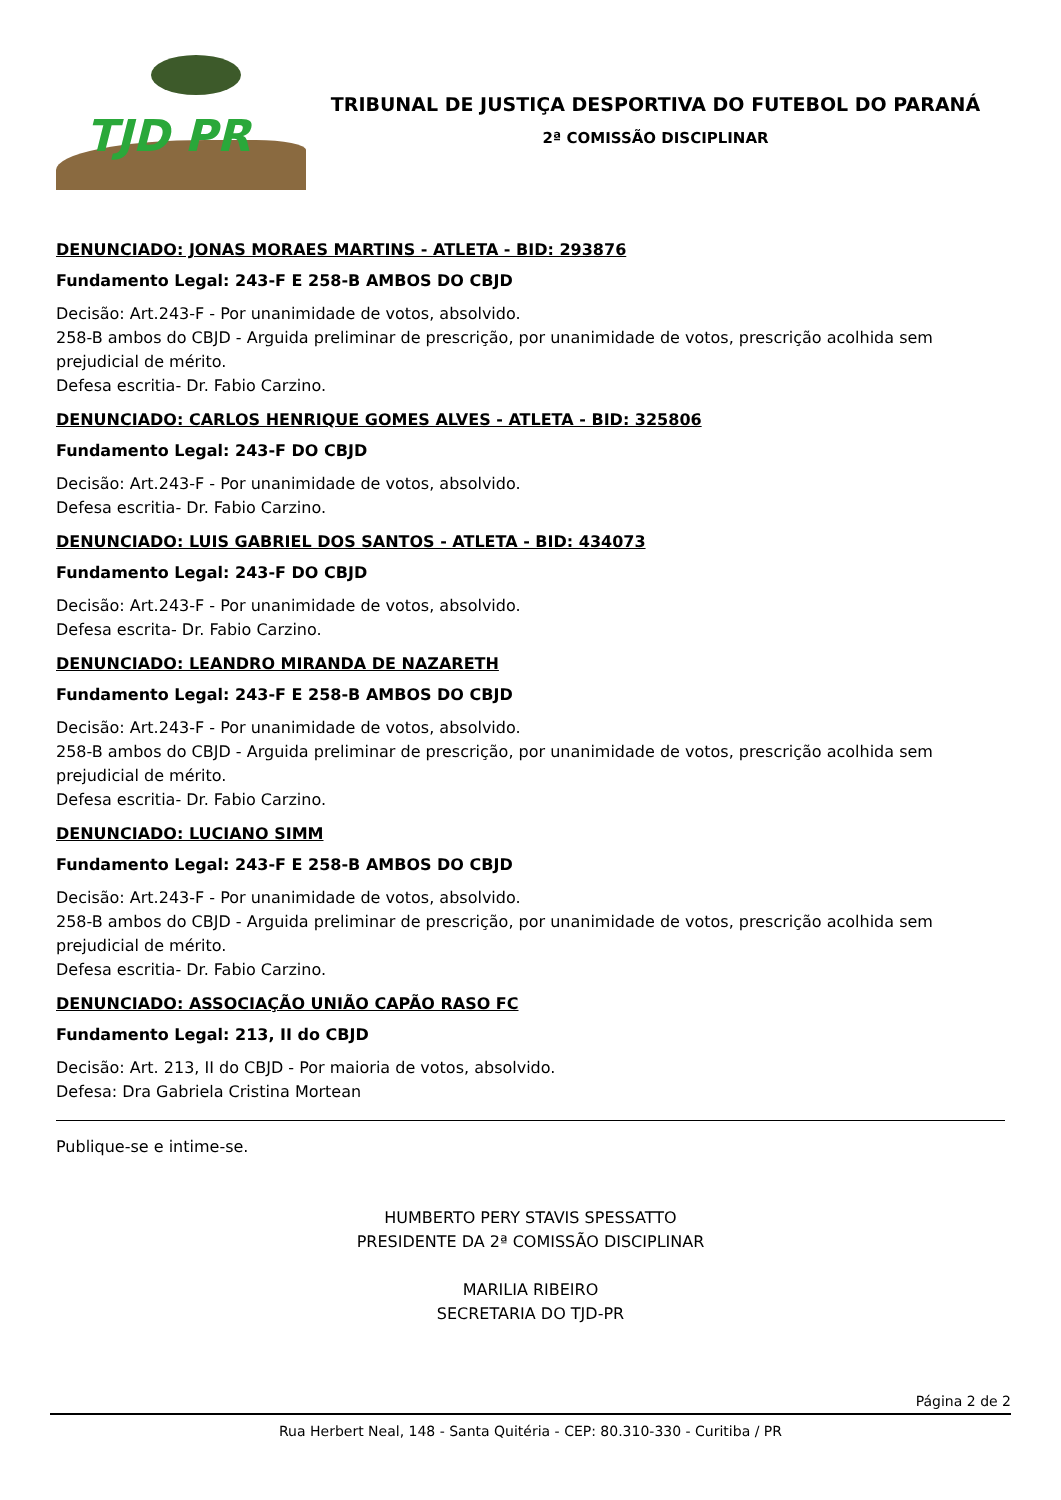TJD PR
TRIBUNAL DE JUSTIÇA DESPORTIVA DO FUTEBOL DO PARANÁ
2ª COMISSÃO DISCIPLINAR
DENUNCIADO: JONAS MORAES MARTINS - ATLETA - BID: 293876
Fundamento Legal: 243-F E 258-B AMBOS DO CBJD
Decisão: Art.243-F - Por unanimidade de votos, absolvido.
258-B ambos do CBJD - Arguida preliminar de prescrição, por unanimidade de votos, prescrição acolhida sem prejudicial de mérito.
Defesa escritia- Dr. Fabio Carzino.
DENUNCIADO: CARLOS HENRIQUE GOMES ALVES - ATLETA - BID: 325806
Fundamento Legal: 243-F DO CBJD
Decisão: Art.243-F - Por unanimidade de votos, absolvido.
Defesa escritia- Dr. Fabio Carzino.
DENUNCIADO: LUIS GABRIEL DOS SANTOS - ATLETA - BID: 434073
Fundamento Legal: 243-F DO CBJD
Decisão: Art.243-F - Por unanimidade de votos, absolvido.
Defesa escrita- Dr. Fabio Carzino.
DENUNCIADO: LEANDRO MIRANDA DE NAZARETH
Fundamento Legal: 243-F E 258-B AMBOS DO CBJD
Decisão: Art.243-F - Por unanimidade de votos, absolvido.
258-B ambos do CBJD - Arguida preliminar de prescrição, por unanimidade de votos, prescrição acolhida sem prejudicial de mérito.
Defesa escritia- Dr. Fabio Carzino.
DENUNCIADO: LUCIANO SIMM
Fundamento Legal: 243-F E 258-B AMBOS DO CBJD
Decisão: Art.243-F - Por unanimidade de votos, absolvido.
258-B ambos do CBJD - Arguida preliminar de prescrição, por unanimidade de votos, prescrição acolhida sem prejudicial de mérito.
Defesa escritia- Dr. Fabio Carzino.
DENUNCIADO: ASSOCIAÇÃO UNIÃO CAPÃO RASO FC
Fundamento Legal: 213, II do CBJD
Decisão: Art. 213, II do CBJD - Por maioria de votos, absolvido.
Defesa: Dra Gabriela Cristina Mortean
Publique-se e intime-se.
HUMBERTO PERY STAVIS SPESSATTO
PRESIDENTE DA 2ª COMISSÃO DISCIPLINAR
MARILIA RIBEIRO
SECRETARIA DO TJD-PR
Página 2 de 2
Rua Herbert Neal, 148 - Santa Quitéria - CEP: 80.310-330 - Curitiba / PR